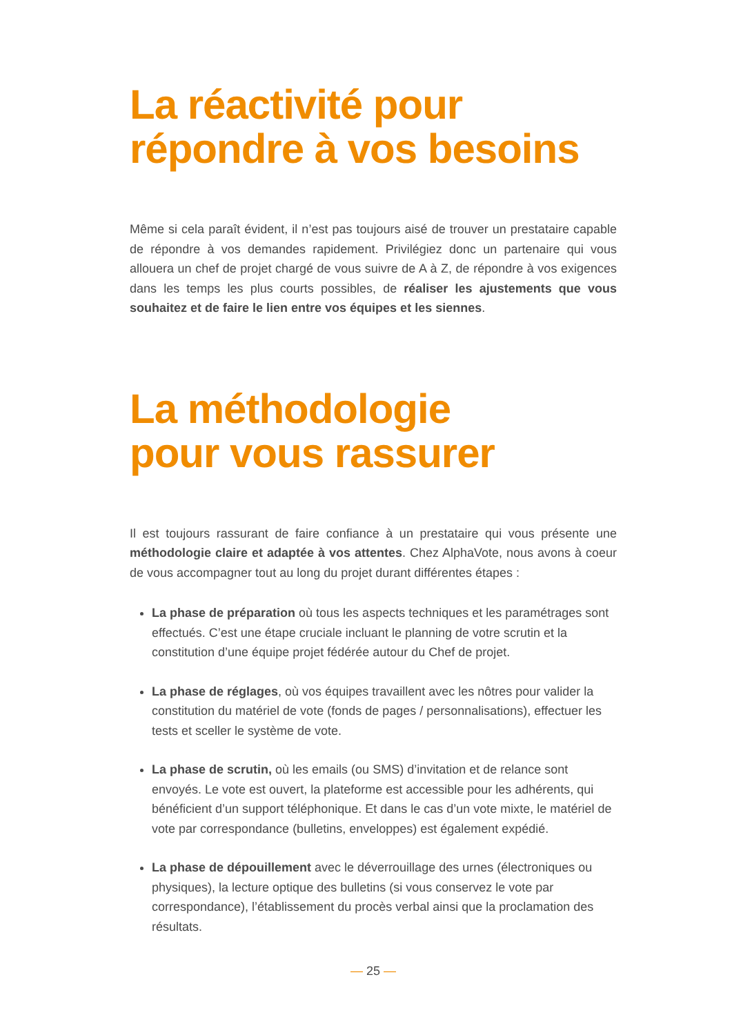La réactivité pour
répondre à vos besoins
Même si cela paraît évident, il n’est pas toujours aisé de trouver un prestataire capable de répondre à vos demandes rapidement. Privilégiez donc un partenaire qui vous allouera un chef de projet chargé de vous suivre de A à Z, de répondre à vos exigences dans les temps les plus courts possibles, de réaliser les ajustements que vous souhaitez et de faire le lien entre vos équipes et les siennes.
La méthodologie
pour vous rassurer
Il est toujours rassurant de faire confiance à un prestataire qui vous présente une méthodologie claire et adaptée à vos attentes. Chez AlphaVote, nous avons à coeur de vous accompagner tout au long du projet durant différentes étapes :
La phase de préparation où tous les aspects techniques et les paramétrages sont effectués. C’est une étape cruciale incluant le planning de votre scrutin et la constitution d’une équipe projet fédérée autour du Chef de projet.
La phase de réglages, où vos équipes travaillent avec les nôtres pour valider la constitution du matériel de vote (fonds de pages / personnalisations), effectuer les tests et sceller le système de vote.
La phase de scrutin, où les emails (ou SMS) d’invitation et de relance sont envoyés. Le vote est ouvert, la plateforme est accessible pour les adhérents, qui bénéficient d’un support téléphonique. Et dans le cas d’un vote mixte, le matériel de vote par correspondance (bulletins, enveloppes) est également expédié.
La phase de dépouillement avec le déverrouillage des urnes (électroniques ou physiques), la lecture optique des bulletins (si vous conservez le vote par correspondance), l’établissement du procès verbal ainsi que la proclamation des résultats.
— 25 —